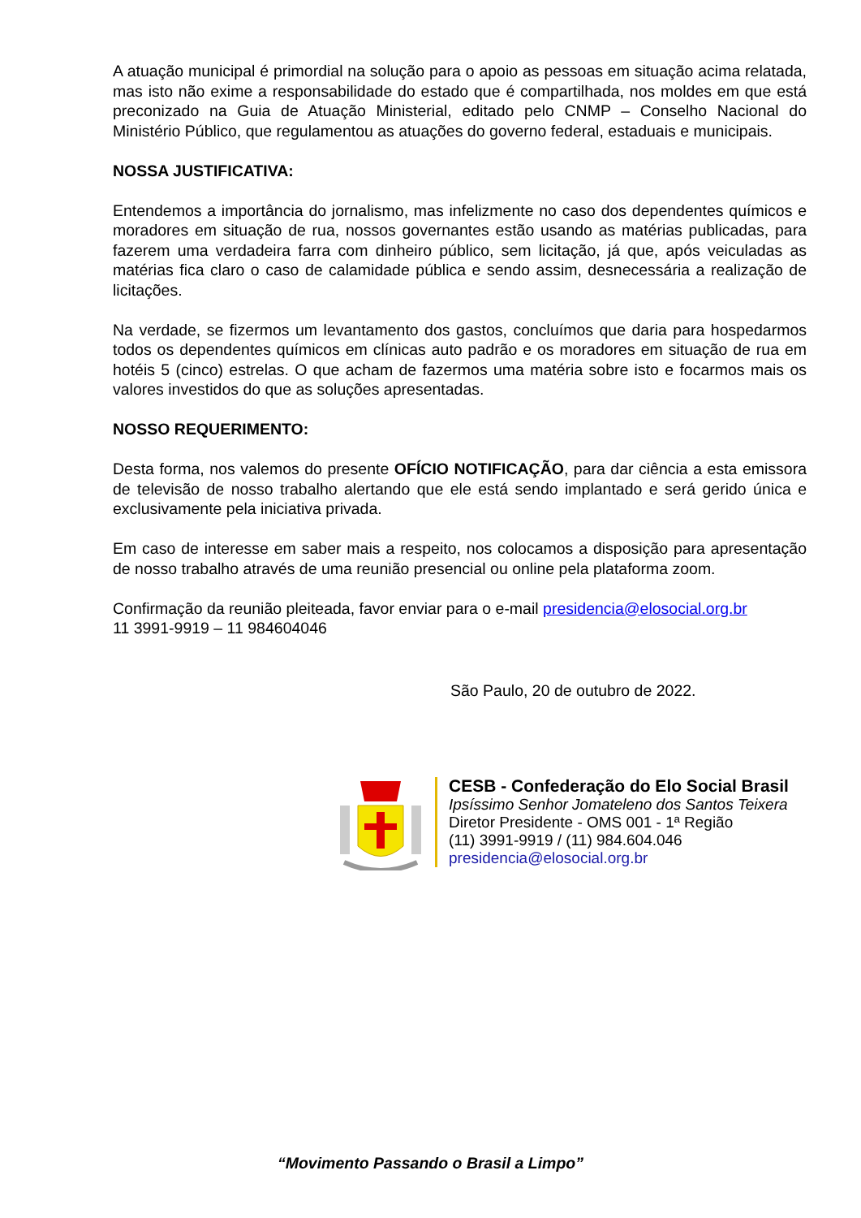A atuação municipal é primordial na solução para o apoio as pessoas em situação acima relatada, mas isto não exime a responsabilidade do estado que é compartilhada, nos moldes em que está preconizado na Guia de Atuação Ministerial, editado pelo CNMP – Conselho Nacional do Ministério Público, que regulamentou as atuações do governo federal, estaduais e municipais.
NOSSA JUSTIFICATIVA:
Entendemos a importância do jornalismo, mas infelizmente no caso dos dependentes químicos e moradores em situação de rua, nossos governantes estão usando as matérias publicadas, para fazerem uma verdadeira farra com dinheiro público, sem licitação, já que, após veiculadas as matérias fica claro o caso de calamidade pública e sendo assim, desnecessária a realização de licitações.
Na verdade, se fizermos um levantamento dos gastos, concluímos que daria para hospedarmos todos os dependentes químicos em clínicas auto padrão e os moradores em situação de rua em hotéis 5 (cinco) estrelas. O que acham de fazermos uma matéria sobre isto e focarmos mais os valores investidos do que as soluções apresentadas.
NOSSO REQUERIMENTO:
Desta forma, nos valemos do presente OFÍCIO NOTIFICAÇÃO, para dar ciência a esta emissora de televisão de nosso trabalho alertando que ele está sendo implantado e será gerido única e exclusivamente pela iniciativa privada.
Em caso de interesse em saber mais a respeito, nos colocamos a disposição para apresentação de nosso trabalho através de uma reunião presencial ou online pela plataforma zoom.
Confirmação da reunião pleiteada, favor enviar para o e-mail presidencia@elosocial.org.br
11 3991-9919 – 11 984604046
São Paulo, 20 de outubro de 2022.
CESB - Confederação do Elo Social Brasil
Ipsíssimo Senhor Jomateleno dos Santos Teixera
Diretor Presidente - OMS 001 - 1ª Região
(11) 3991-9919 / (11) 984.604.046
presidencia@elosocial.org.br
“Movimento Passando o Brasil a Limpo”